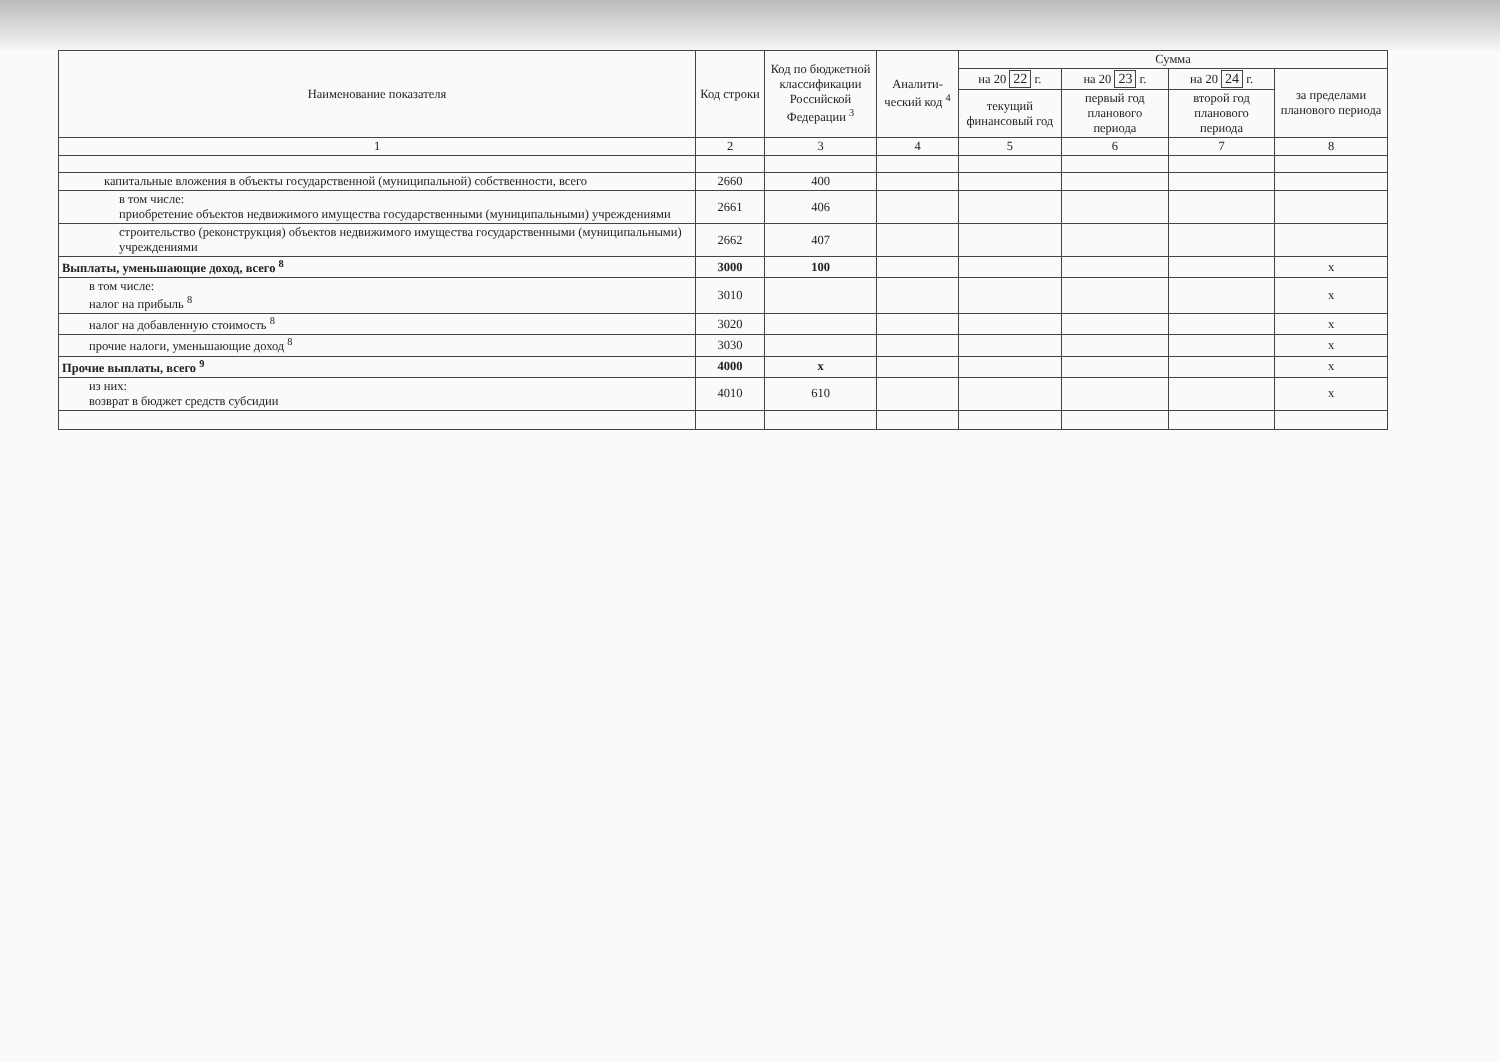| Наименование показателя | Код строки | Код по бюджетной классификации Российской Федерации <sup>3</sup> | Аналити-ческий код <sup>4</sup> | Сумма | | | |
| --- | --- | --- | --- | --- | --- | --- | --- |
| | | | | на 20 22 г. | на 20 23 г. | на 20 24 г. | за пределами планового периода |
| | | | | текущий финансовый год | первый год планового периода | второй год планового периода | |
| 1 | 2 | 3 | 4 | 5 | 6 | 7 | 8 |
| капитальные вложения в объекты государственной (муниципальной) собственности, всего | 2660 | 400 | | | | | |
| в том числе: приобретение объектов недвижимого имущества государственными (муниципальными) учреждениями | 2661 | 406 | | | | | |
| строительство (реконструкция) объектов недвижимого имущества государственными (муниципальными) учреждениями | 2662 | 407 | | | | | |
| Выплаты, уменьшающие доход, всего <sup>8</sup> | 3000 | 100 | | | | | х |
| в том числе: налог на прибыль <sup>8</sup> | 3010 | | | | | | х |
| налог на добавленную стоимость <sup>8</sup> | 3020 | | | | | | х |
| прочие налоги, уменьшающие доход <sup>8</sup> | 3030 | | | | | | х |
| Прочие выплаты, всего <sup>9</sup> | 4000 | х | | | | | х |
| из них: возврат в бюджет средств субсидии | 4010 | 610 | | | | | х |